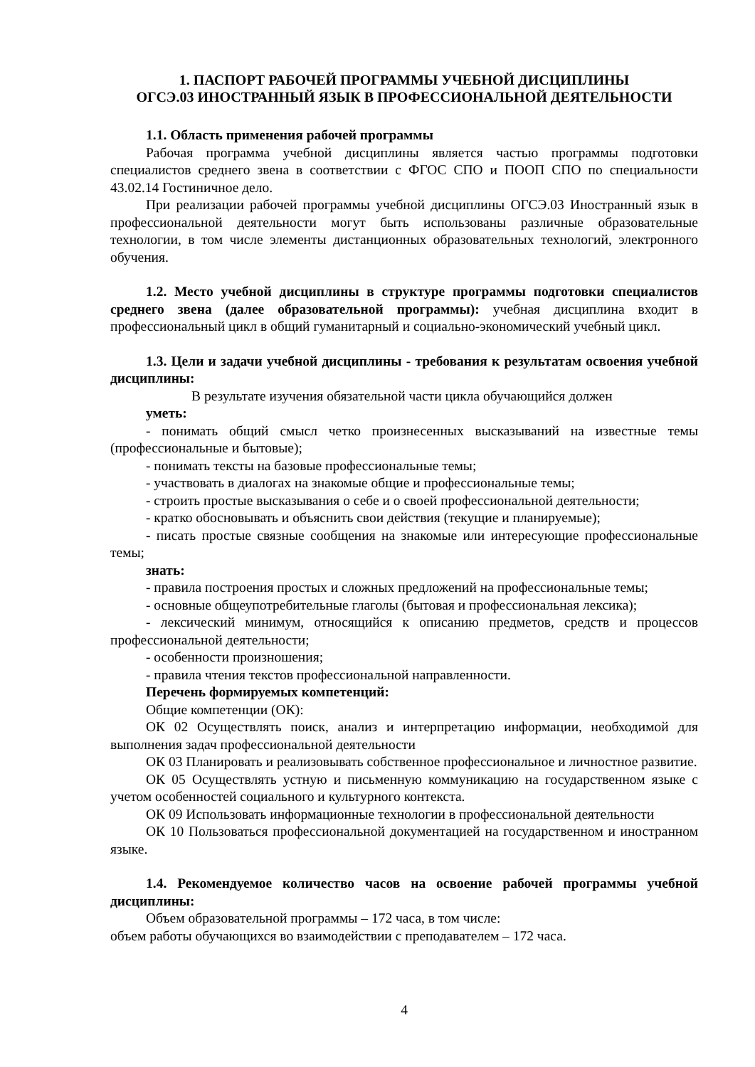1. ПАСПОРТ РАБОЧЕЙ ПРОГРАММЫ УЧЕБНОЙ ДИСЦИПЛИНЫ
ОГСЭ.03 ИНОСТРАННЫЙ ЯЗЫК В ПРОФЕССИОНАЛЬНОЙ ДЕЯТЕЛЬНОСТИ
1.1. Область применения рабочей программы
Рабочая программа учебной дисциплины является частью программы подготовки специалистов среднего звена в соответствии с ФГОС СПО и ПООП СПО по специальности 43.02.14 Гостиничное дело.
При реализации рабочей программы учебной дисциплины ОГСЭ.03 Иностранный язык в профессиональной деятельности могут быть использованы различные образовательные технологии, в том числе элементы дистанционных образовательных технологий, электронного обучения.
1.2. Место учебной дисциплины в структуре программы подготовки специалистов среднего звена (далее образовательной программы): учебная дисциплина входит в профессиональный цикл в общий гуманитарный и социально-экономический учебный цикл.
1.3. Цели и задачи учебной дисциплины - требования к результатам освоения учебной дисциплины:
В результате изучения обязательной части цикла обучающийся должен
уметь:
- понимать общий смысл четко произнесенных высказываний на известные темы (профессиональные и бытовые);
- понимать тексты на базовые профессиональные темы;
- участвовать в диалогах на знакомые общие и профессиональные темы;
- строить простые высказывания о себе и о своей профессиональной деятельности;
- кратко обосновывать и объяснить свои действия (текущие и планируемые);
- писать простые связные сообщения на знакомые или интересующие профессиональные темы;
знать:
- правила построения простых и сложных предложений на профессиональные темы;
- основные общеупотребительные глаголы (бытовая и профессиональная лексика);
- лексический минимум, относящийся к описанию предметов, средств и процессов профессиональной деятельности;
- особенности произношения;
- правила чтения текстов профессиональной направленности.
Перечень формируемых компетенций:
Общие компетенции (ОК):
ОК 02 Осуществлять поиск, анализ и интерпретацию информации, необходимой для выполнения задач профессиональной деятельности
ОК 03 Планировать и реализовывать собственное профессиональное и личностное развитие.
ОК 05 Осуществлять устную и письменную коммуникацию на государственном языке с учетом особенностей социального и культурного контекста.
ОК 09 Использовать информационные технологии в профессиональной деятельности
ОК 10 Пользоваться профессиональной документацией на государственном и иностранном языке.
1.4. Рекомендуемое количество часов на освоение рабочей программы учебной дисциплины:
Объем образовательной программы – 172 часа, в том числе:
объем работы обучающихся во взаимодействии с преподавателем – 172 часа.
4